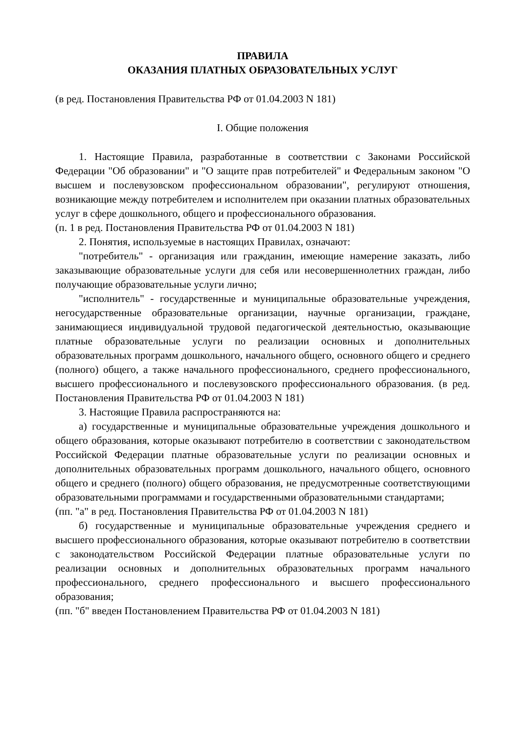ПРАВИЛА
ОКАЗАНИЯ ПЛАТНЫХ ОБРАЗОВАТЕЛЬНЫХ УСЛУГ
(в ред. Постановления Правительства РФ от 01.04.2003 N 181)
I. Общие положения
1. Настоящие Правила, разработанные в соответствии с Законами Российской Федерации "Об образовании" и "О защите прав потребителей" и Федеральным законом "О высшем и послевузовском профессиональном образовании", регулируют отношения, возникающие между потребителем и исполнителем при оказании платных образовательных услуг в сфере дошкольного, общего и профессионального образования.
(п. 1 в ред. Постановления Правительства РФ от 01.04.2003 N 181)
2. Понятия, используемые в настоящих Правилах, означают:
"потребитель" - организация или гражданин, имеющие намерение заказать, либо заказывающие образовательные услуги для себя или несовершеннолетних граждан, либо получающие образовательные услуги лично;
"исполнитель" - государственные и муниципальные образовательные учреждения, негосударственные образовательные организации, научные организации, граждане, занимающиеся индивидуальной трудовой педагогической деятельностью, оказывающие платные образовательные услуги по реализации основных и дополнительных образовательных программ дошкольного, начального общего, основного общего и среднего (полного) общего, а также начального профессионального, среднего профессионального, высшего профессионального и послевузовского профессионального образования. (в ред. Постановления Правительства РФ от 01.04.2003 N 181)
3. Настоящие Правила распространяются на:
а) государственные и муниципальные образовательные учреждения дошкольного и общего образования, которые оказывают потребителю в соответствии с законодательством Российской Федерации платные образовательные услуги по реализации основных и дополнительных образовательных программ дошкольного, начального общего, основного общего и среднего (полного) общего образования, не предусмотренные соответствующими образовательными программами и государственными образовательными стандартами;
(пп. "а" в ред. Постановления Правительства РФ от 01.04.2003 N 181)
б) государственные и муниципальные образовательные учреждения среднего и высшего профессионального образования, которые оказывают потребителю в соответствии с законодательством Российской Федерации платные образовательные услуги по реализации основных и дополнительных образовательных программ начального профессионального, среднего профессионального и высшего профессионального образования;
(пп. "б" введен Постановлением Правительства РФ от 01.04.2003 N 181)